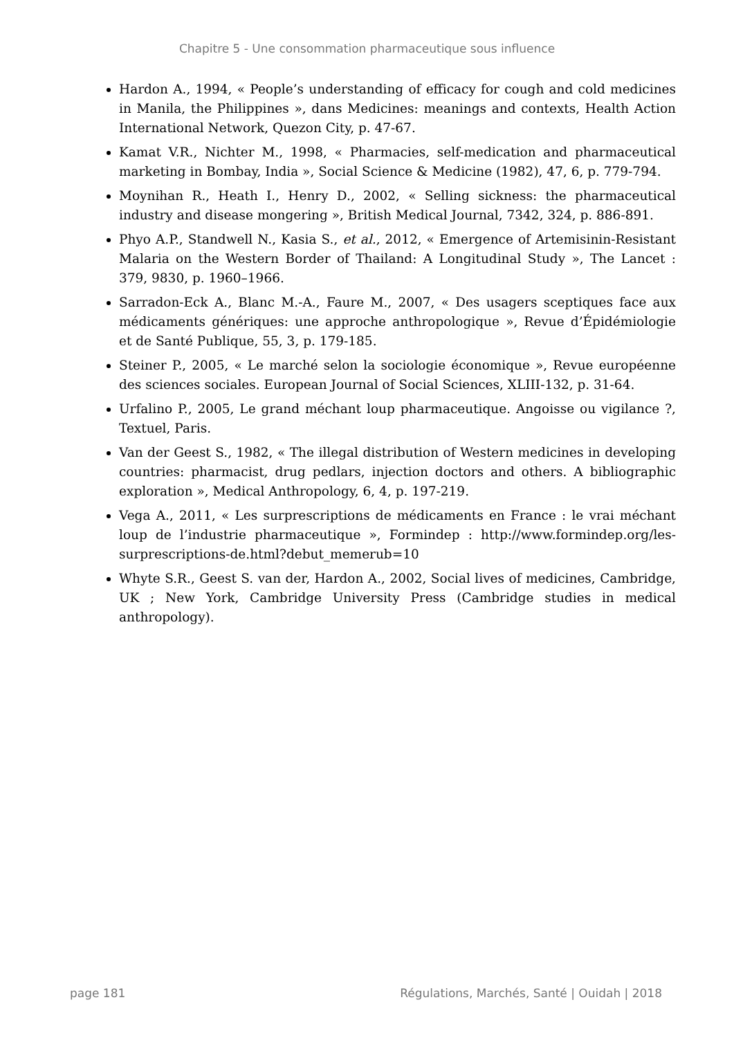Chapitre 5 - Une consommation pharmaceutique sous influence
Hardon A., 1994, « People’s understanding of efficacy for cough and cold medicines in Manila, the Philippines », dans Medicines: meanings and contexts, Health Action International Network, Quezon City, p. 47-67.
Kamat V.R., Nichter M., 1998, « Pharmacies, self-medication and pharmaceutical marketing in Bombay, India », Social Science & Medicine (1982), 47, 6, p. 779-794.
Moynihan R., Heath I., Henry D., 2002, « Selling sickness: the pharmaceutical industry and disease mongering », British Medical Journal, 7342, 324, p. 886-891.
Phyo A.P., Standwell N., Kasia S., et al., 2012, « Emergence of Artemisinin-Resistant Malaria on the Western Border of Thailand: A Longitudinal Study », The Lancet : 379, 9830, p. 1960–1966.
Sarradon-Eck A., Blanc M.-A., Faure M., 2007, « Des usagers sceptiques face aux médicaments génériques: une approche anthropologique », Revue d’Épidémiologie et de Santé Publique, 55, 3, p. 179-185.
Steiner P., 2005, « Le marché selon la sociologie économique », Revue européenne des sciences sociales. European Journal of Social Sciences, XLIII-132, p. 31-64.
Urfalino P., 2005, Le grand méchant loup pharmaceutique. Angoisse ou vigilance ?, Textuel, Paris.
Van der Geest S., 1982, « The illegal distribution of Western medicines in developing countries: pharmacist, drug pedlars, injection doctors and others. A bibliographic exploration », Medical Anthropology, 6, 4, p. 197-219.
Vega A., 2011, « Les surprescriptions de médicaments en France : le vrai méchant loup de l’industrie pharmaceutique », Formindep : http://www.formindep.org/les-surprescriptions-de.html?debut_memerub=10
Whyte S.R., Geest S. van der, Hardon A., 2002, Social lives of medicines, Cambridge, UK ; New York, Cambridge University Press (Cambridge studies in medical anthropology).
page 181 Régulations, Marchés, Santé | Ouidah | 2018